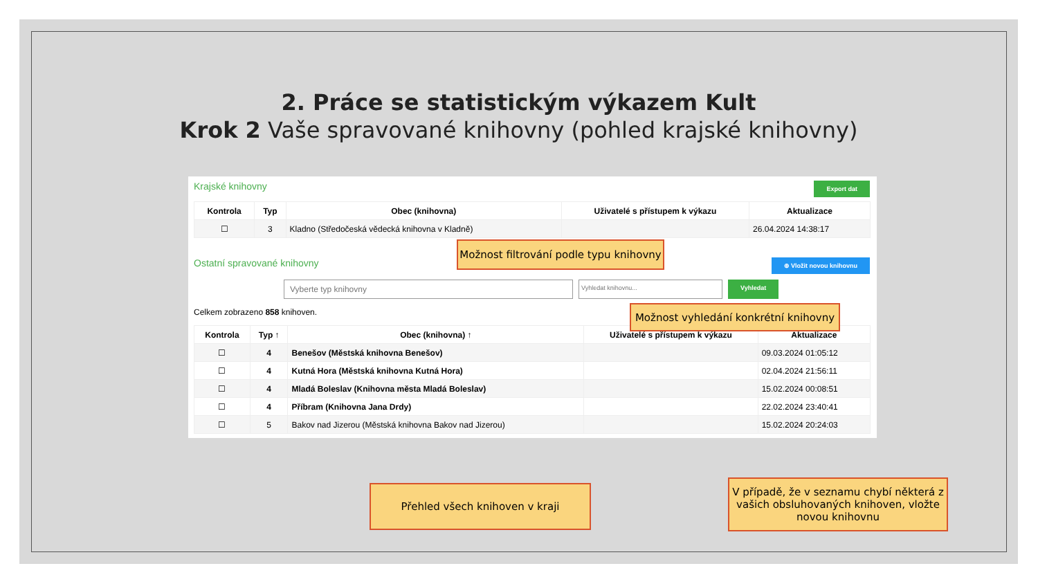2. Práce se statistickým výkazem Kult
Krok 2 Vaše spravované knihovny (pohled krajské knihovny)
Krajské knihovny Export dat
| Kontrola | Typ | Obec (knihovna) | Uživatelé s přístupem k výkazu | Aktualizace |
| --- | --- | --- | --- | --- |
| ☐ | 3 | Kladno (Středočeská vědecká knihovna v Kladně) | | 26.04.2024 14:38:17 |
Ostatní spravované knihovny ⊕ Vložit novou knihovnu
Vyberte typ knihovny Vyhledat knihovnu... Vyhledat
Celkem zobrazeno 858 knihoven.
| Kontrola | Typ ↑ | Obec (knihovna) ↑ | Uživatelé s přístupem k výkazu | Aktualizace |
| --- | --- | --- | --- | --- |
| ☐ | 4 | Benešov (Městská knihovna Benešov) | | 09.03.2024 01:05:12 |
| ☐ | 4 | Kutná Hora (Městská knihovna Kutná Hora) | | 02.04.2024 21:56:11 |
| ☐ | 4 | Mladá Boleslav (Knihovna města Mladá Boleslav) | | 15.02.2024 00:08:51 |
| ☐ | 4 | Příbram (Knihovna Jana Drdy) | | 22.02.2024 23:40:41 |
| ☐ | 5 | Bakov nad Jizerou (Městská knihovna Bakov nad Jizerou) | | 15.02.2024 20:24:03 |
Možnost filtrování podle typu knihovny
Možnost vyhledání konkrétní knihovny
Přehled všech knihoven v kraji
V případě, že v seznamu chybí některá z vašich obsluhovaných knihoven, vložte novou knihovnu